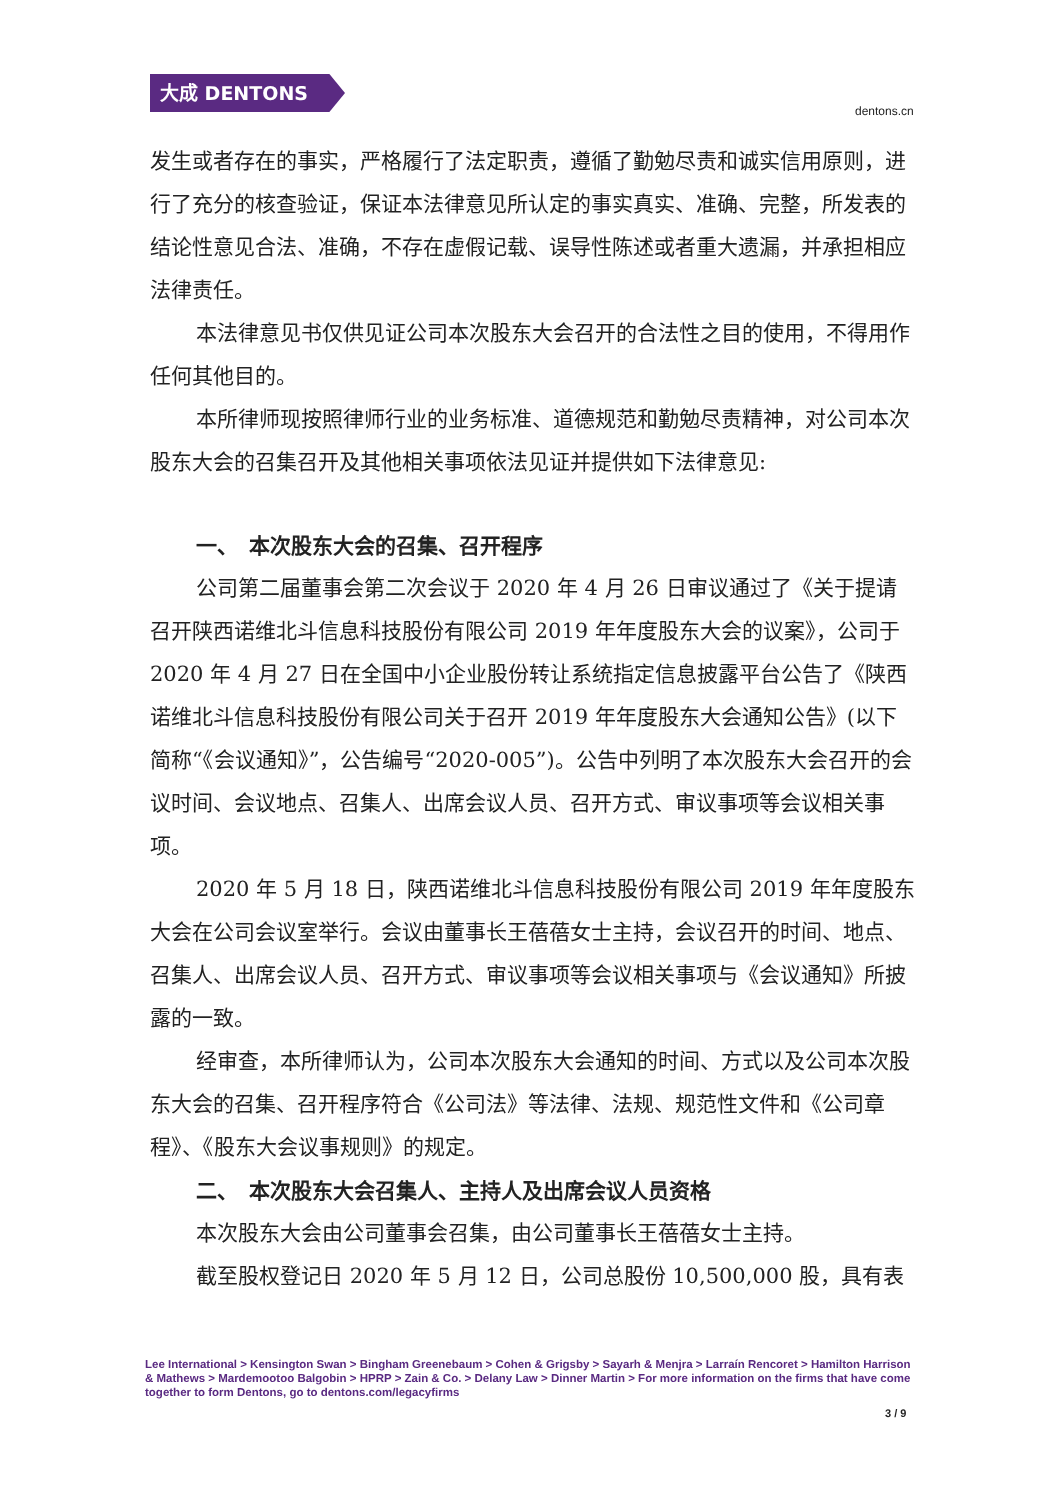大成 DENTONS
dentons.cn
发生或者存在的事实，严格履行了法定职责，遵循了勤勉尽责和诚实信用原则，进行了充分的核查验证，保证本法律意见所认定的事实真实、准确、完整，所发表的结论性意见合法、准确，不存在虚假记载、误导性陈述或者重大遗漏，并承担相应法律责任。
本法律意见书仅供见证公司本次股东大会召开的合法性之目的使用，不得用作任何其他目的。
本所律师现按照律师行业的业务标准、道德规范和勤勉尽责精神，对公司本次股东大会的召集召开及其他相关事项依法见证并提供如下法律意见:
一、　本次股东大会的召集、召开程序
公司第二届董事会第二次会议于 2020 年 4 月 26 日审议通过了《关于提请召开陕西诺维北斗信息科技股份有限公司 2019 年年度股东大会的议案》，公司于 2020 年 4 月 27 日在全国中小企业股份转让系统指定信息披露平台公告了《陕西诺维北斗信息科技股份有限公司关于召开 2019 年年度股东大会通知公告》(以下简称“《会议通知》”，公告编号“2020-005”)。公告中列明了本次股东大会召开的会议时间、会议地点、召集人、出席会议人员、召开方式、审议事项等会议相关事项。
2020 年 5 月 18 日，陕西诺维北斗信息科技股份有限公司 2019 年年度股东大会在公司会议室举行。会议由董事长王蓓蓓女士主持，会议召开的时间、地点、召集人、出席会议人员、召开方式、审议事项等会议相关事项与《会议通知》所披露的一致。
经审查，本所律师认为，公司本次股东大会通知的时间、方式以及公司本次股东大会的召集、召开程序符合《公司法》等法律、法规、规范性文件和《公司章程》、《股东大会议事规则》的规定。
二、　本次股东大会召集人、主持人及出席会议人员资格
本次股东大会由公司董事会召集，由公司董事长王蓓蓓女士主持。
截至股权登记日 2020 年 5 月 12 日，公司总股份 10,500,000 股，具有表
Lee International > Kensington Swan > Bingham Greenebaum > Cohen & Grigsby > Sayarh & Menjra > Larraín Rencoret > Hamilton Harrison & Mathews > Mardemootoo Balgobin > HPRP > Zain & Co. > Delany Law > Dinner Martin > For more information on the firms that have come together to form Dentons, go to dentons.com/legacyfirms
3 / 9